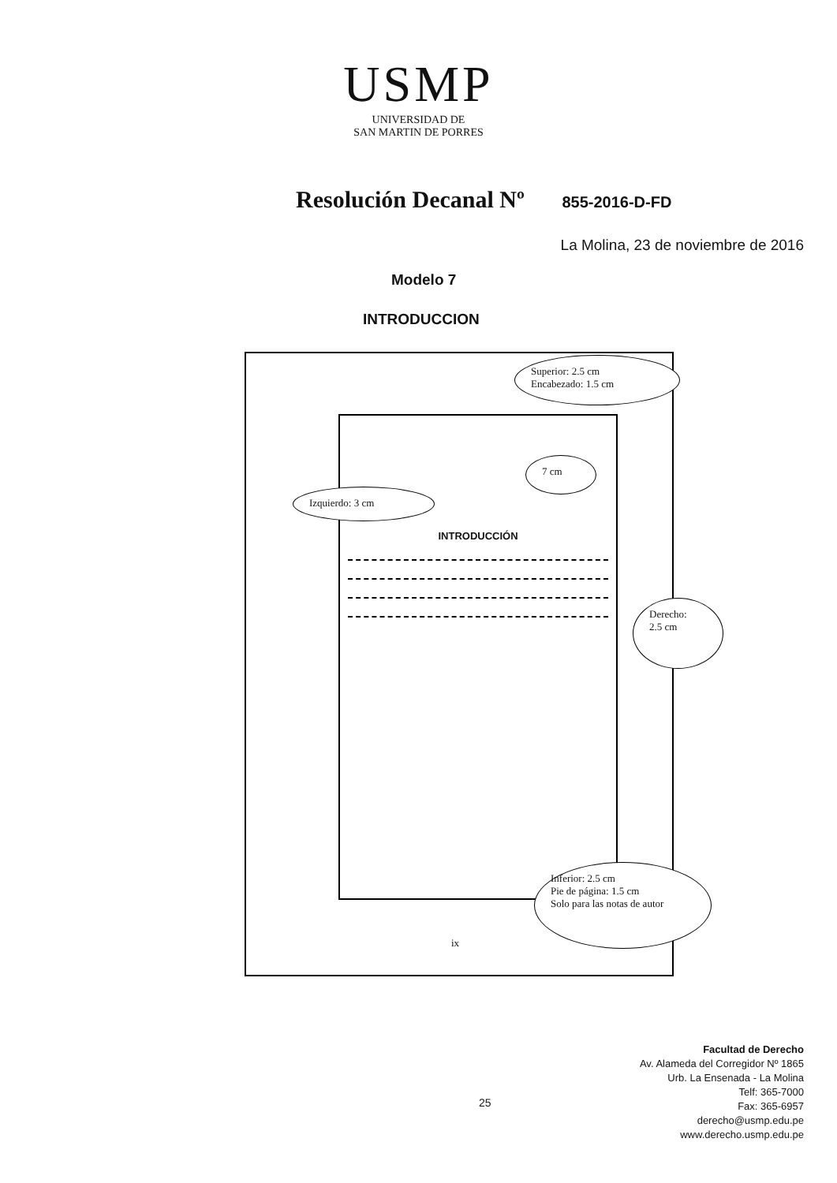USMP
UNIVERSIDAD DE
SAN MARTIN DE PORRES
Resolución Decanal Nº 855-2016-D-FD
La Molina, 23 de noviembre de 2016
Modelo 7
INTRODUCCION
Superior: 2.5 cm
Encabezado: 1.5 cm
7 cm
Izquierdo: 3 cm
INTRODUCCIÓN
Derecho:
2.5 cm
Inferior: 2.5 cm
Pie de página: 1.5 cm
Solo para las notas de autor
ix
25
Facultad de Derecho
Av. Alameda del Corregidor Nº 1865
Urb. La Ensenada - La Molina
Telf: 365-7000
Fax: 365-6957
derecho@usmp.edu.pe
www.derecho.usmp.edu.pe